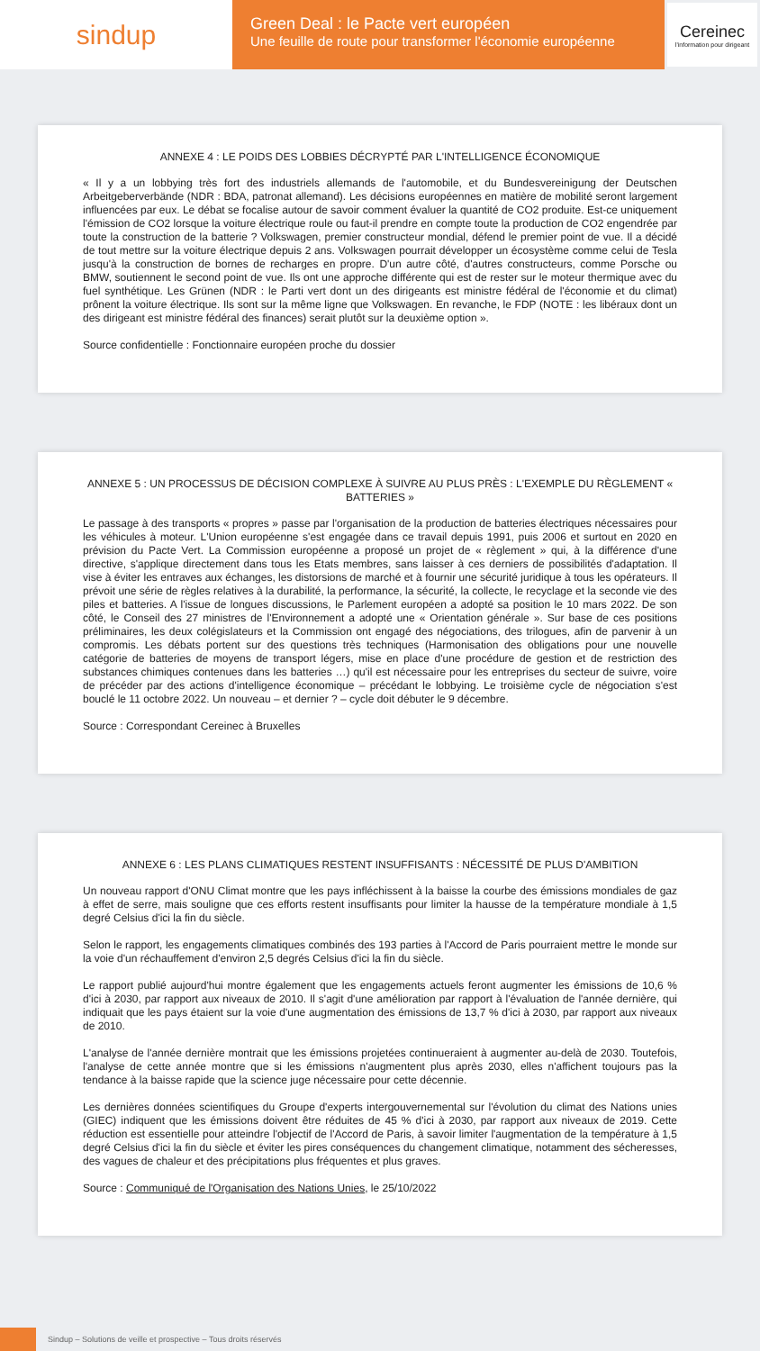sindup
Green Deal : le Pacte vert européen
Une feuille de route pour transformer l'économie européenne
Cereinec
l'information pour dirigeant
ANNEXE 4 : LE POIDS DES LOBBIES DÉCRYPTÉ PAR L'INTELLIGENCE ÉCONOMIQUE
« Il y a un lobbying très fort des industriels allemands de l'automobile, et du Bundesvereinigung der Deutschen Arbeitgeberverbände (NDR : BDA, patronat allemand). Les décisions européennes en matière de mobilité seront largement influencées par eux. Le débat se focalise autour de savoir comment évaluer la quantité de CO2 produite. Est-ce uniquement l'émission de CO2 lorsque la voiture électrique roule ou faut-il prendre en compte toute la production de CO2 engendrée par toute la construction de la batterie ? Volkswagen, premier constructeur mondial, défend le premier point de vue. Il a décidé de tout mettre sur la voiture électrique depuis 2 ans. Volkswagen pourrait développer un écosystème comme celui de Tesla jusqu'à la construction de bornes de recharges en propre. D'un autre côté, d'autres constructeurs, comme Porsche ou BMW, soutiennent le second point de vue. Ils ont une approche différente qui est de rester sur le moteur thermique avec du fuel synthétique. Les Grünen (NDR : le Parti vert dont un des dirigeants est ministre fédéral de l'économie et du climat) prônent la voiture électrique. Ils sont sur la même ligne que Volkswagen. En revanche, le FDP (NOTE : les libéraux dont un des dirigeant est ministre fédéral des finances) serait plutôt sur la deuxième option ».
Source confidentielle : Fonctionnaire européen proche du dossier
ANNEXE 5 : UN PROCESSUS DE DÉCISION COMPLEXE À SUIVRE AU PLUS PRÈS : L'EXEMPLE DU RÈGLEMENT « BATTERIES »
Le passage à des transports « propres » passe par l'organisation de la production de batteries électriques nécessaires pour les véhicules à moteur. L'Union européenne s'est engagée dans ce travail depuis 1991, puis 2006 et surtout en 2020 en prévision du Pacte Vert. La Commission européenne a proposé un projet de « règlement » qui, à la différence d'une directive, s'applique directement dans tous les Etats membres, sans laisser à ces derniers de possibilités d'adaptation. Il vise à éviter les entraves aux échanges, les distorsions de marché et à fournir une sécurité juridique à tous les opérateurs. Il prévoit une série de règles relatives à la durabilité, la performance, la sécurité, la collecte, le recyclage et la seconde vie des piles et batteries. A l'issue de longues discussions, le Parlement européen a adopté sa position le 10 mars 2022. De son côté, le Conseil des 27 ministres de l'Environnement a adopté une « Orientation générale ». Sur base de ces positions préliminaires, les deux colégislateurs et la Commission ont engagé des négociations, des trilogues, afin de parvenir à un compromis. Les débats portent sur des questions très techniques (Harmonisation des obligations pour une nouvelle catégorie de batteries de moyens de transport légers, mise en place d'une procédure de gestion et de restriction des substances chimiques contenues dans les batteries …) qu'il est nécessaire pour les entreprises du secteur de suivre, voire de précéder par des actions d'intelligence économique – précédant le lobbying. Le troisième cycle de négociation s'est bouclé le 11 octobre 2022. Un nouveau – et dernier ? – cycle doit débuter le 9 décembre.
Source : Correspondant Cereinec à Bruxelles
ANNEXE 6 : LES PLANS CLIMATIQUES RESTENT INSUFFISANTS : NÉCESSITÉ DE PLUS D'AMBITION
Un nouveau rapport d'ONU Climat montre que les pays infléchissent à la baisse la courbe des émissions mondiales de gaz à effet de serre, mais souligne que ces efforts restent insuffisants pour limiter la hausse de la température mondiale à 1,5 degré Celsius d'ici la fin du siècle.
Selon le rapport, les engagements climatiques combinés des 193 parties à l'Accord de Paris pourraient mettre le monde sur la voie d'un réchauffement d'environ 2,5 degrés Celsius d'ici la fin du siècle.
Le rapport publié aujourd'hui montre également que les engagements actuels feront augmenter les émissions de 10,6 % d'ici à 2030, par rapport aux niveaux de 2010. Il s'agit d'une amélioration par rapport à l'évaluation de l'année dernière, qui indiquait que les pays étaient sur la voie d'une augmentation des émissions de 13,7 % d'ici à 2030, par rapport aux niveaux de 2010.
L'analyse de l'année dernière montrait que les émissions projetées continueraient à augmenter au-delà de 2030. Toutefois, l'analyse de cette année montre que si les émissions n'augmentent plus après 2030, elles n'affichent toujours pas la tendance à la baisse rapide que la science juge nécessaire pour cette décennie.
Les dernières données scientifiques du Groupe d'experts intergouvernemental sur l'évolution du climat des Nations unies (GIEC) indiquent que les émissions doivent être réduites de 45 % d'ici à 2030, par rapport aux niveaux de 2019. Cette réduction est essentielle pour atteindre l'objectif de l'Accord de Paris, à savoir limiter l'augmentation de la température à 1,5 degré Celsius d'ici la fin du siècle et éviter les pires conséquences du changement climatique, notamment des sécheresses, des vagues de chaleur et des précipitations plus fréquentes et plus graves.
Source : Communiqué de l'Organisation des Nations Unies, le 25/10/2022
Sindup – Solutions de veille et prospective – Tous droits réservés